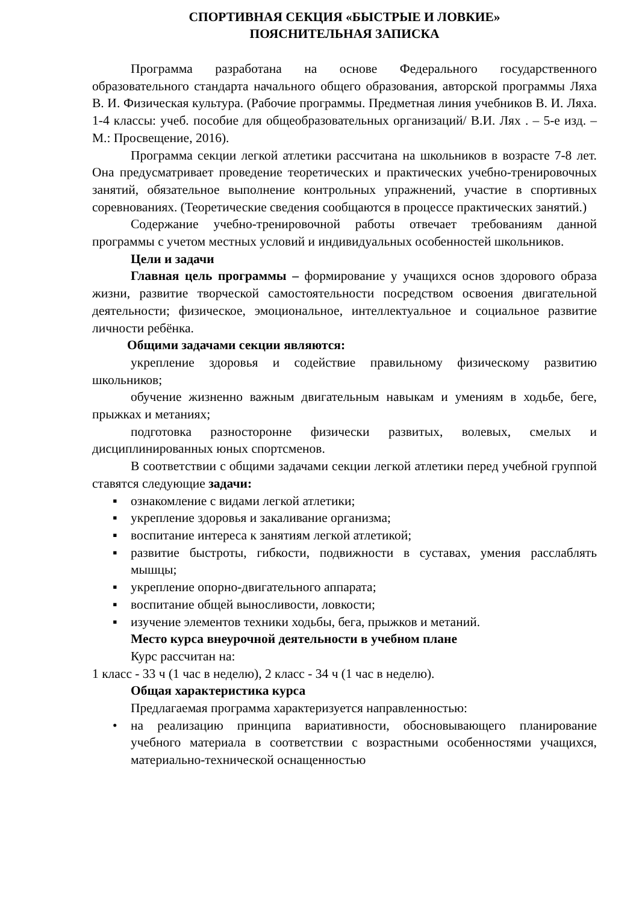СПОРТИВНАЯ СЕКЦИЯ «БЫСТРЫЕ И ЛОВКИЕ»
ПОЯСНИТЕЛЬНАЯ ЗАПИСКА
Программа разработана на основе Федерального государственного образовательного стандарта начального общего образования, авторской программы Ляха В. И. Физическая культура. (Рабочие программы. Предметная линия учебников В. И. Ляха. 1-4 классы: учеб. пособие для общеобразовательных организаций/ В.И. Лях . – 5-е изд. – М.: Просвещение, 2016).
Программа секции легкой атлетики рассчитана на школьников в возрасте 7-8 лет. Она предусматривает проведение теоретических и практических учебно-тренировочных занятий, обязательное выполнение контрольных упражнений, участие в спортивных соревнованиях. (Теоретические сведения сообщаются в процессе практических занятий.)
Содержание учебно-тренировочной работы отвечает требованиям данной программы с учетом местных условий и индивидуальных особенностей школьников.
Цели и задачи
Главная цель программы – формирование у учащихся основ здорового образа жизни, развитие творческой самостоятельности посредством освоения двигательной деятельности; физическое, эмоциональное, интеллектуальное и социальное развитие личности ребёнка.
Общими задачами секции являются:
укрепление здоровья и содействие правильному физическому развитию школьников;
обучение жизненно важным двигательным навыкам и умениям в ходьбе, беге, прыжках и метаниях;
подготовка разносторонне физически развитых, волевых, смелых и дисциплинированных юных спортсменов.
В соответствии с общими задачами секции легкой атлетики перед учебной группой ставятся следующие задачи:
▪ ознакомление с видами легкой атлетики;
▪ укрепление здоровья и закаливание организма;
▪ воспитание интереса к занятиям легкой атлетикой;
▪ развитие быстроты, гибкости, подвижности в суставах, умения расслаблять мышцы;
▪ укрепление опорно-двигательного аппарата;
▪ воспитание общей выносливости, ловкости;
▪ изучение элементов техники ходьбы, бега, прыжков и метаний.
Место курса внеурочной деятельности в учебном плане
Курс рассчитан на:
1 класс - 33 ч (1 час в неделю), 2 класс - 34 ч (1 час в неделю).
Общая характеристика курса
Предлагаемая программа характеризуется направленностью:
• на реализацию принципа вариативности, обосновывающего планирование учебного материала в соответствии с возрастными особенностями учащихся, материально-технической оснащенностью